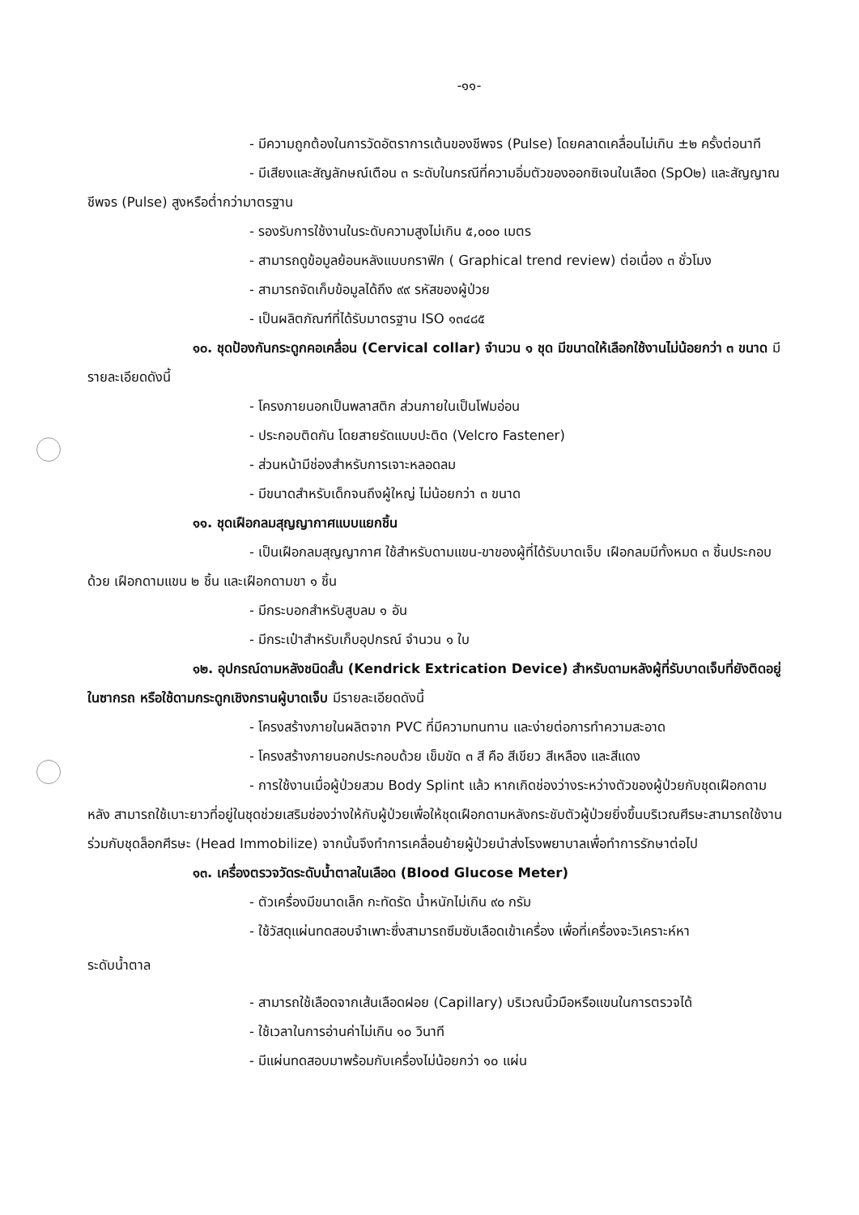-๑๑-
- มีความถูกต้องในการวัดอัตราการเต้นของชีพจร (Pulse) โดยคลาดเคลื่อนไม่เกิน ±๒ ครั้งต่อนาที
- มีเสียงและสัญลักษณ์เตือน ๓ ระดับในกรณีที่ความอิ่มตัวของออกซิเจนในเลือด (SpO๒) และสัญญาณชีพจร (Pulse) สูงหรือต่ำกว่ามาตรฐาน
- รองรับการใช้งานในระดับความสูงไม่เกิน ๕,๐๐๐ เมตร
- สามารถดูข้อมูลย้อนหลังแบบกราฟิก ( Graphical trend review) ต่อเนื่อง ๓ ชั่วโมง
- สามารถจัดเก็บข้อมูลได้ถึง ๙๙ รหัสของผู้ป่วย
- เป็นผลิตภัณฑ์ที่ได้รับมาตรฐาน ISO ๑๓๔๘๕
๑๐. ชุดป้องกันกระดูกคอเคลื่อน (Cervical collar) จำนวน ๑ ชุด มีขนาดให้เลือกใช้งานไม่น้อยกว่า ๓ ขนาด มีรายละเอียดดังนี้
- โครงภายนอกเป็นพลาสติก ส่วนภายในเป็นโฟมอ่อน
- ประกอบติดกัน โดยสายรัดแบบปะติด (Velcro Fastener)
- ส่วนหน้ามีช่องสำหรับการเจาะหลอดลม
- มีขนาดสำหรับเด็กจนถึงผู้ใหญ่ ไม่น้อยกว่า ๓ ขนาด
๑๑. ชุดเฝือกลมสุญญากาศแบบแยกชิ้น
- เป็นเฝือกลมสุญญากาศ ใช้สำหรับดามแขน-ขาของผู้ที่ได้รับบาดเจ็บ เฝือกลมมีทั้งหมด ๓ ชิ้นประกอบด้วย เฝือกดามแขน ๒ ชิ้น และเฝือกดามขา ๑ ชิ้น
- มีกระบอกสำหรับสูบลม ๑ อัน
- มีกระเป๋าสำหรับเก็บอุปกรณ์ จำนวน ๑ ใบ
๑๒. อุปกรณ์ดามหลังชนิดสั้น (Kendrick Extrication Device) สำหรับดามหลังผู้ที่รับบาดเจ็บที่ยังติดอยู่ในซากรถ หรือใช้ดามกระดูกเชิงกรานผู้บาดเจ็บ มีรายละเอียดดังนี้
- โครงสร้างภายในผลิตจาก PVC ที่มีความทนทาน และง่ายต่อการทำความสะอาด
- โครงสร้างภายนอกประกอบด้วย เข็มขัด ๓ สี คือ สีเขียว สีเหลือง และสีแดง
- การใช้งานเมื่อผู้ป่วยสวม Body Splint แล้ว หากเกิดช่องว่างระหว่างตัวของผู้ป่วยกับชุดเฝือกดามหลัง สามารถใช้เบาะยาวที่อยู่ในชุดช่วยเสริมช่องว่างให้กับผู้ป่วยเพื่อให้ชุดเฝือกดามหลังกระชับตัวผู้ป่วยยิ่งขึ้นบริเวณศีรษะสามารถใช้งานร่วมกับชุดล็อกศีรษะ (Head Immobilize) จากนั้นจึงทำการเคลื่อนย้ายผู้ป่วยนำส่งโรงพยาบาลเพื่อทำการรักษาต่อไป
๑๓. เครื่องตรวจวัดระดับน้ำตาลในเลือด (Blood Glucose Meter)
- ตัวเครื่องมีขนาดเล็ก กะทัดรัด น้ำหนักไม่เกิน ๙๐ กรัม
- ใช้วัสดุแผ่นทดสอบจำเพาะซึ่งสามารถซึมซับเลือดเข้าเครื่อง เพื่อที่เครื่องจะวิเคราะห์หา
ระดับน้ำตาล
- สามารถใช้เลือดจากเส้นเลือดฝอย (Capillary) บริเวณนิ้วมือหรือแขนในการตรวจได้
- ใช้เวลาในการอ่านค่าไม่เกิน ๑๐ วินาที
- มีแผ่นทดสอบมาพร้อมกับเครื่องไม่น้อยกว่า ๑๐ แผ่น